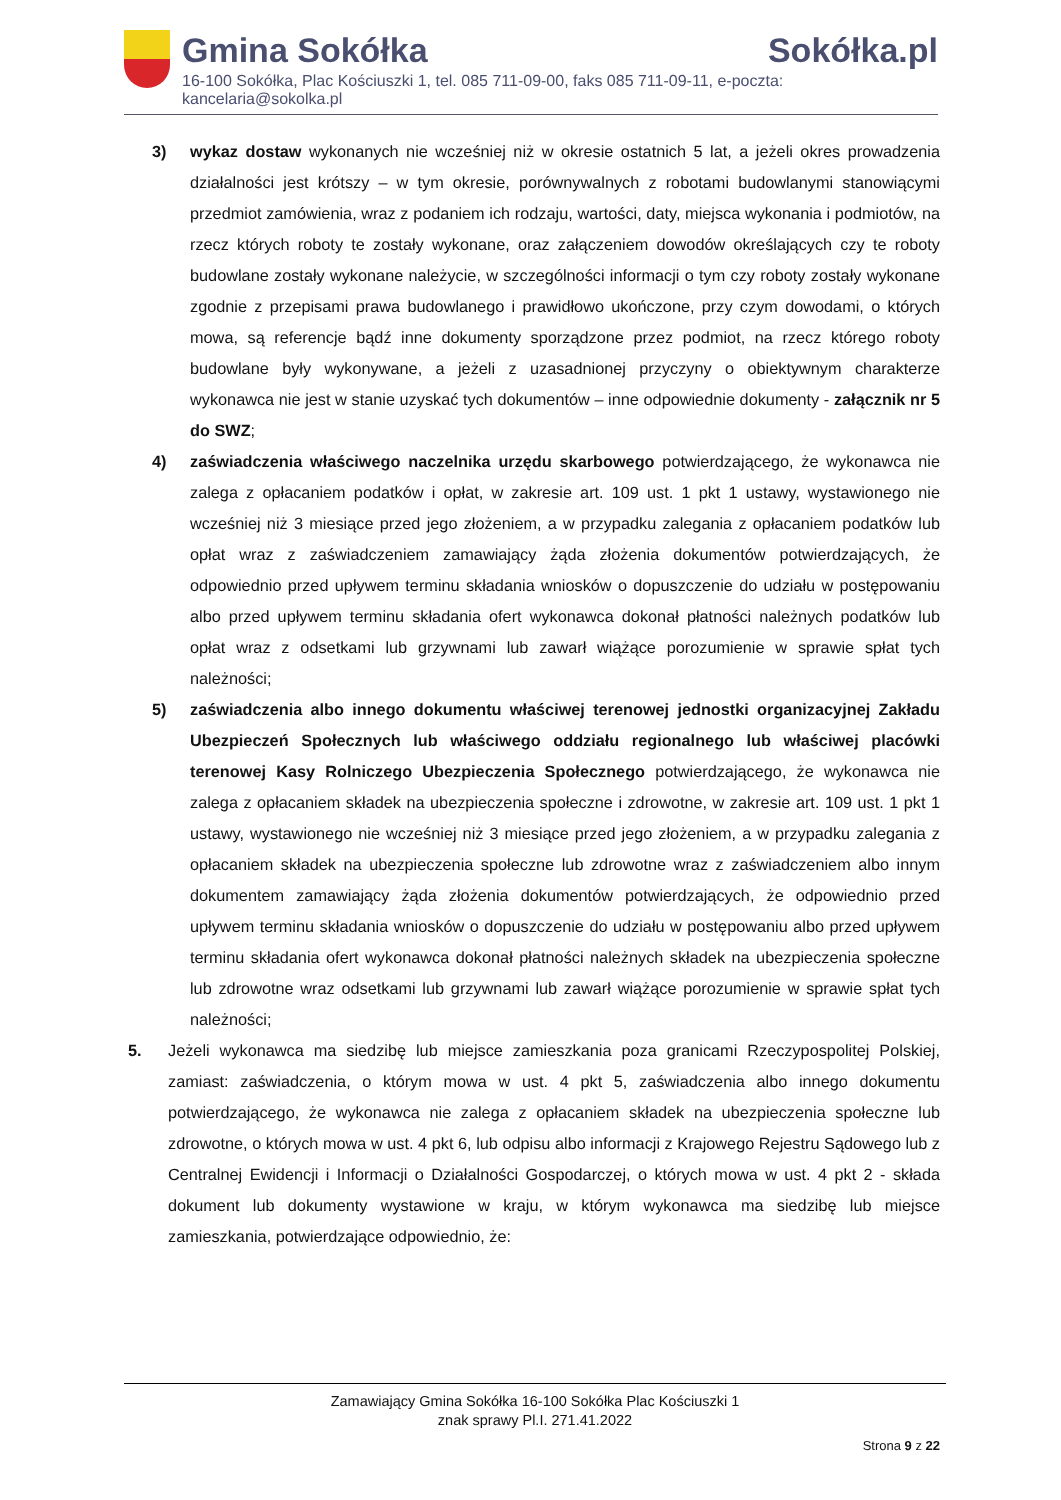Gmina Sokółka Sokółka.pl
16-100 Sokółka, Plac Kościuszki 1, tel. 085 711-09-00, faks 085 711-09-11, e-poczta: kancelaria@sokolka.pl
3) wykaz dostaw wykonanych nie wcześniej niż w okresie ostatnich 5 lat, a jeżeli okres prowadzenia działalności jest krótszy – w tym okresie, porównywalnych z robotami budowlanymi stanowiącymi przedmiot zamówienia, wraz z podaniem ich rodzaju, wartości, daty, miejsca wykonania i podmiotów, na rzecz których roboty te zostały wykonane, oraz załączeniem dowodów określających czy te roboty budowlane zostały wykonane należycie, w szczególności informacji o tym czy roboty zostały wykonane zgodnie z przepisami prawa budowlanego i prawidłowo ukończone, przy czym dowodami, o których mowa, są referencje bądź inne dokumenty sporządzone przez podmiot, na rzecz którego roboty budowlane były wykonywane, a jeżeli z uzasadnionej przyczyny o obiektywnym charakterze wykonawca nie jest w stanie uzyskać tych dokumentów – inne odpowiednie dokumenty - załącznik nr 5 do SWZ;
4) zaświadczenia właściwego naczelnika urzędu skarbowego potwierdzającego, że wykonawca nie zalega z opłacaniem podatków i opłat, w zakresie art. 109 ust. 1 pkt 1 ustawy, wystawionego nie wcześniej niż 3 miesiące przed jego złożeniem, a w przypadku zalegania z opłacaniem podatków lub opłat wraz z zaświadczeniem zamawiający żąda złożenia dokumentów potwierdzających, że odpowiednio przed upływem terminu składania wniosków o dopuszczenie do udziału w postępowaniu albo przed upływem terminu składania ofert wykonawca dokonał płatności należnych podatków lub opłat wraz z odsetkami lub grzywnami lub zawarł wiążące porozumienie w sprawie spłat tych należności;
5) zaświadczenia albo innego dokumentu właściwej terenowej jednostki organizacyjnej Zakładu Ubezpieczeń Społecznych lub właściwego oddziału regionalnego lub właściwej placówki terenowej Kasy Rolniczego Ubezpieczenia Społecznego potwierdzającego, że wykonawca nie zalega z opłacaniem składek na ubezpieczenia społeczne i zdrowotne, w zakresie art. 109 ust. 1 pkt 1 ustawy, wystawionego nie wcześniej niż 3 miesiące przed jego złożeniem, a w przypadku zalegania z opłacaniem składek na ubezpieczenia społeczne lub zdrowotne wraz z zaświadczeniem albo innym dokumentem zamawiający żąda złożenia dokumentów potwierdzających, że odpowiednio przed upływem terminu składania wniosków o dopuszczenie do udziału w postępowaniu albo przed upływem terminu składania ofert wykonawca dokonał płatności należnych składek na ubezpieczenia społeczne lub zdrowotne wraz odsetkami lub grzywnami lub zawarł wiążące porozumienie w sprawie spłat tych należności;
5. Jeżeli wykonawca ma siedzibę lub miejsce zamieszkania poza granicami Rzeczypospolitej Polskiej, zamiast: zaświadczenia, o którym mowa w ust. 4 pkt 5, zaświadczenia albo innego dokumentu potwierdzającego, że wykonawca nie zalega z opłacaniem składek na ubezpieczenia społeczne lub zdrowotne, o których mowa w ust. 4 pkt 6, lub odpisu albo informacji z Krajowego Rejestru Sądowego lub z Centralnej Ewidencji i Informacji o Działalności Gospodarczej, o których mowa w ust. 4 pkt 2 - składa dokument lub dokumenty wystawione w kraju, w którym wykonawca ma siedzibę lub miejsce zamieszkania, potwierdzające odpowiednio, że:
Zamawiający Gmina Sokółka 16-100 Sokółka Plac Kościuszki 1
znak sprawy Pl.I. 271.41.2022
Strona 9 z 22